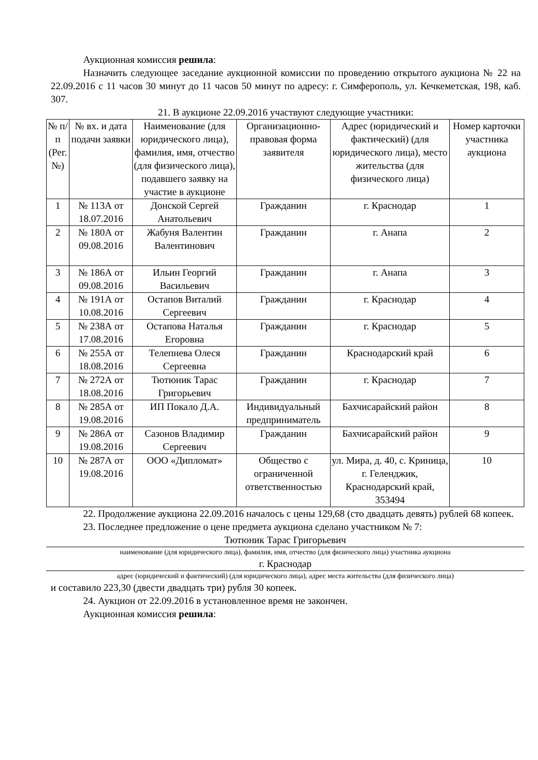Аукционная комиссия решила:
Назначить следующее заседание аукционной комиссии по проведению открытого аукциона № 22 на 22.09.2016 с 11 часов 30 минут до 11 часов 50 минут по адресу: г. Симферополь, ул. Кечкеметская, 198, каб. 307.
21. В аукционе 22.09.2016 участвуют следующие участники:
| № п/п (Рег. №) | № вх. и дата подачи заявки | Наименование (для юридического лица), фамилия, имя, отчество (для физического лица), подавшего заявку на участие в аукционе | Организационно-правовая форма заявителя | Адрес (юридический и фактический) (для юридического лица), место жительства (для физического лица) | Номер карточки участника аукциона |
| --- | --- | --- | --- | --- | --- |
| 1 | № 113А от 18.07.2016 | Донской Сергей Анатольевич | Гражданин | г. Краснодар | 1 |
| 2 | № 180А от 09.08.2016 | Жабуня Валентин Валентинович | Гражданин | г. Анапа | 2 |
| 3 | № 186А от 09.08.2016 | Ильин Георгий Васильевич | Гражданин | г. Анапа | 3 |
| 4 | № 191А от 10.08.2016 | Остапов Виталий Сергеевич | Гражданин | г. Краснодар | 4 |
| 5 | № 238А от 17.08.2016 | Остапова Наталья Егоровна | Гражданин | г. Краснодар | 5 |
| 6 | № 255А от 18.08.2016 | Телепнева Олеся Сергеевна | Гражданин | Краснодарский край | 6 |
| 7 | № 272А от 18.08.2016 | Тютюник Тарас Григорьевич | Гражданин | г. Краснодар | 7 |
| 8 | № 285А от 19.08.2016 | ИП Покало Д.А. | Индивидуальный предприниматель | Бахчисарайский район | 8 |
| 9 | № 286А от 19.08.2016 | Сазонов Владимир Сергеевич | Гражданин | Бахчисарайский район | 9 |
| 10 | № 287А от 19.08.2016 | ООО «Дипломат» | Общество с ограниченной ответственностью | ул. Мира, д. 40, с. Криница, г. Геленджик, Краснодарский край, 353494 | 10 |
22. Продолжение аукциона 22.09.2016 началось с цены 129,68 (сто двадцать девять) рублей 68 копеек.
23. Последнее предложение о цене предмета аукциона сделано участником № 7:
Тютюник Тарас Григорьевич
наименование (для юридического лица), фамилия, имя, отчество (для физического лица) участника аукциона
г. Краснодар
адрес (юридический и фактический) (для юридического лица), адрес места жительства (для физического лица)
и составило 223,30 (двести двадцать три) рубля 30 копеек.
24. Аукцион от 22.09.2016 в установленное время не закончен.
Аукционная комиссия решила: